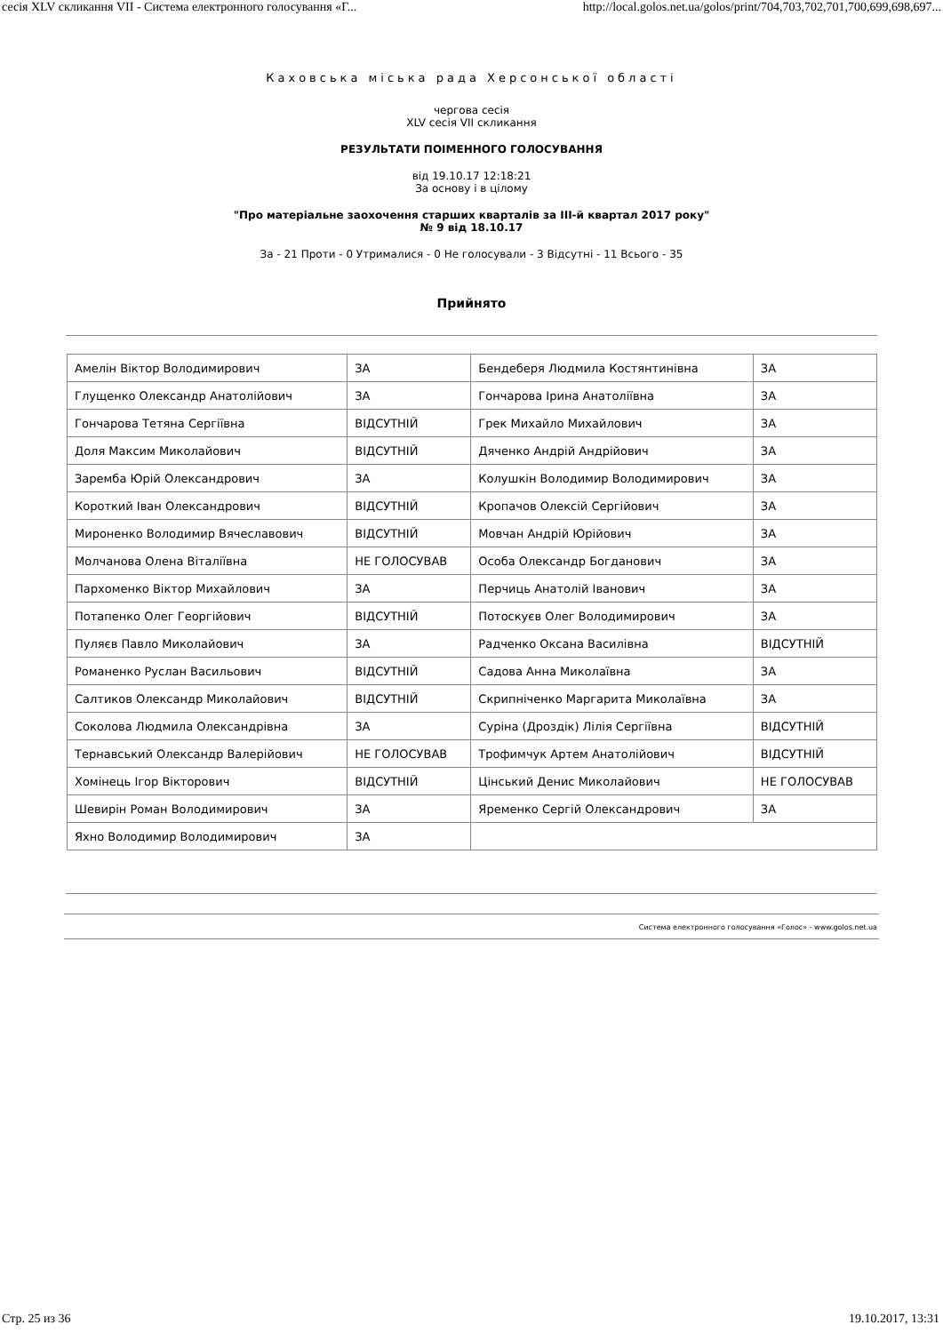сесія XLV скликання VII - Система електронного голосування «Г... http://local.golos.net.ua/golos/print/704,703,702,701,700,699,698,697...
Каховська міська рада Херсонської області
чергова сесія
XLV сесія VII скликання
РЕЗУЛЬТАТИ ПОІМЕННОГО ГОЛОСУВАННЯ
від 19.10.17 12:18:21
За основу і в цілому
"Про матеріальне заохочення старших кварталів за III-й квартал 2017 року"
№ 9 від 18.10.17
За - 21 Проти - 0 Утрималися - 0 Не голосували - 3 Відсутні - 11 Всього - 35
Прийнято
| Амелін Віктор Володимирович | ЗА | Бендеберя Людмила Костянтинівна | ЗА |
| Глущенко Олександр Анатолійович | ЗА | Гончарова Ірина Анатоліївна | ЗА |
| Гончарова Тетяна Сергіївна | ВІДСУТНІЙ | Грек Михайло Михайлович | ЗА |
| Доля Максим Миколайович | ВІДСУТНІЙ | Дяченко Андрій Андрійович | ЗА |
| Заремба Юрій Олександрович | ЗА | Колушкін Володимир Володимирович | ЗА |
| Короткий Іван Олександрович | ВІДСУТНІЙ | Кропачов Олексій Сергійович | ЗА |
| Мироненко Володимир Вячеславович | ВІДСУТНІЙ | Мовчан Андрій Юрійович | ЗА |
| Молчанова Олена Віталіївна | НЕ ГОЛОСУВАВ | Особа Олександр Богданович | ЗА |
| Пархоменко Віктор Михайлович | ЗА | Перчиць Анатолій Іванович | ЗА |
| Потапенко Олег Георгійович | ВІДСУТНІЙ | Потоскуєв Олег Володимирович | ЗА |
| Пуляєв Павло Миколайович | ЗА | Радченко Оксана Василівна | ВІДСУТНІЙ |
| Романенко Руслан Васильович | ВІДСУТНІЙ | Садова Анна Миколаївна | ЗА |
| Салтиков Олександр Миколайович | ВІДСУТНІЙ | Скрипніченко Маргарита Миколаївна | ЗА |
| Соколова Людмила Олександрівна | ЗА | Суріна (Дроздік) Лілія Сергіївна | ВІДСУТНІЙ |
| Тернавський Олександр Валерійович | НЕ ГОЛОСУВАВ | Трофимчук Артем Анатолійович | ВІДСУТНІЙ |
| Хомінець Ігор Вікторович | ВІДСУТНІЙ | Цінський Денис Миколайович | НЕ ГОЛОСУВАВ |
| Шевирін Роман Володимирович | ЗА | Яременко Сергій Олександрович | ЗА |
| Яхно Володимир Володимирович | ЗА | | |
Система електронного голосування «Голос» - www.golos.net.ua
Стр. 25 из 36 19.10.2017, 13:31